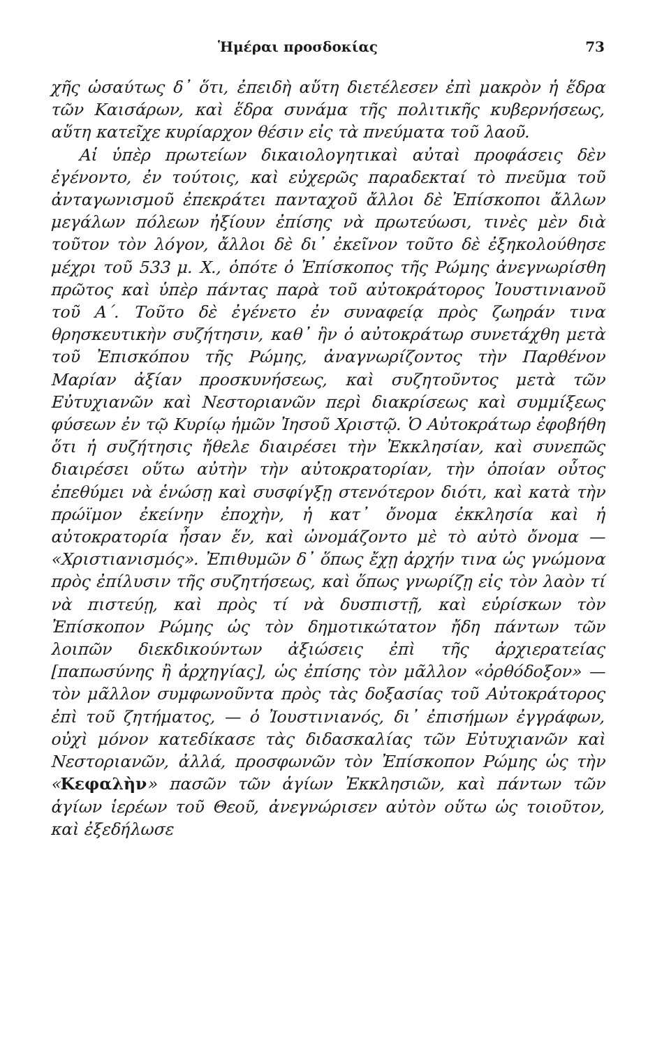Ἡμέραι προσδοκίας 73
χῆς ὡσαύτως δ᾽ ὅτι, ἐπειδὴ αὕτη διετέλεσεν ἐπὶ μακρὸν ἡ ἕδρα τῶν Καισάρων, καὶ ἕδρα συνάμα τῆς πολιτικῆς κυβερνήσεως, αὕτη κατεῖχε κυρίαρχον θέσιν εἰς τὰ πνεύματα τοῦ λαοῦ.
Αἱ ὑπὲρ πρωτείων δικαιολογητικαὶ αὐταὶ προφάσεις δὲν ἐγένοντο, ἐν τούτοις, καὶ εὐχερῶς παραδεκταί τὸ πνεῦμα τοῦ ἀνταγωνισμοῦ ἐπεκράτει πανταχοῦ ἄλλοι δὲ Ἐπίσκοποι ἄλλων μεγάλων πόλεων ἠξίουν ἐπίσης νὰ πρωτεύωσι, τινὲς μὲν διὰ τοῦτον τὸν λόγον, ἄλλοι δὲ δι᾽ ἐκεῖνον τοῦτο δὲ ἐξηκολούθησε μέχρι τοῦ 533 μ. Χ., ὁπότε ὁ Ἐπίσκοπος τῆς Ρώμης ἀνεγνωρίσθη πρῶτος καὶ ὑπὲρ πάντας παρὰ τοῦ αὐτοκράτορος Ἰουστινιανοῦ τοῦ Α΄. Τοῦτο δὲ ἐγένετο ἐν συναφείᾳ πρὸς ζωηράν τινα θρησκευτικὴν συζήτησιν, καθ᾽ ἣν ὁ αὐτοκράτωρ συνετάχθη μετὰ τοῦ Ἐπισκόπου τῆς Ρώμης, ἀναγνωρίζοντος τὴν Παρθένον Μαρίαν ἀξίαν προσκυνήσεως, καὶ συζητοῦντος μετὰ τῶν Εὐτυχιανῶν καὶ Νεστοριανῶν περὶ διακρίσεως καὶ συμμίξεως φύσεων ἐν τῷ Κυρίῳ ἡμῶν Ἰησοῦ Χριστῷ. Ὁ Αὐτοκράτωρ ἐφοβήθη ὅτι ἡ συζήτησις ἤθελε διαιρέσει τὴν Ἐκκλησίαν, καὶ συνεπῶς διαιρέσει οὕτω αὐτὴν τὴν αὐτοκρατορίαν, τὴν ὁποίαν οὗτος ἐπεθύμει νὰ ἑνώσῃ καὶ συσφίγξῃ στενότερον διότι, καὶ κατὰ τὴν πρώϊμον ἐκείνην ἐποχὴν, ἡ κατ᾽ ὄνομα ἐκκλησία καὶ ἡ αὐτοκρατορία ἦσαν ἕν, καὶ ὠνομάζοντο μὲ τὸ αὐτὸ ὄνομα — «Χριστιανισμός». Ἐπιθυμῶν δ᾽ ὅπως ἔχῃ ἀρχήν τινα ὡς γνώμονα πρὸς ἐπίλυσιν τῆς συζητήσεως, καὶ ὅπως γνωρίζῃ εἰς τὸν λαὸν τί νὰ πιστεύῃ, καὶ πρὸς τί νὰ δυσπιστῇ, καὶ εὑρίσκων τὸν Ἐπίσκοπον Ρώμης ὡς τὸν δημοτικώτατον ἤδη πάντων τῶν λοιπῶν διεκδικούντων ἀξιώσεις ἐπὶ τῆς ἀρχιερατείας [παπωσύνης ἢ ἀρχηγίας], ὡς ἐπίσης τὸν μᾶλλον «ὀρθόδοξον» — τὸν μᾶλλον συμφωνοῦντα πρὸς τὰς δοξασίας τοῦ Αὐτοκράτορος ἐπὶ τοῦ ζητήματος, — ὁ Ἰουστινιανός, δι᾽ ἐπισήμων ἐγγράφων, οὐχὶ μόνον κατεδίκασε τὰς διδασκαλίας τῶν Εὐτυχιανῶν καὶ Νεστοριανῶν, ἀλλά, προσφωνῶν τὸν Ἐπίσκοπον Ρώμης ὡς τὴν «Κεφαλὴν» πασῶν τῶν ἁγίων Ἐκκλησιῶν, καὶ πάντων τῶν ἁγίων ἱερέων τοῦ Θεοῦ, ἀνεγνώρισεν αὐτὸν οὕτω ὡς τοιοῦτον, καὶ ἐξεδήλωσε